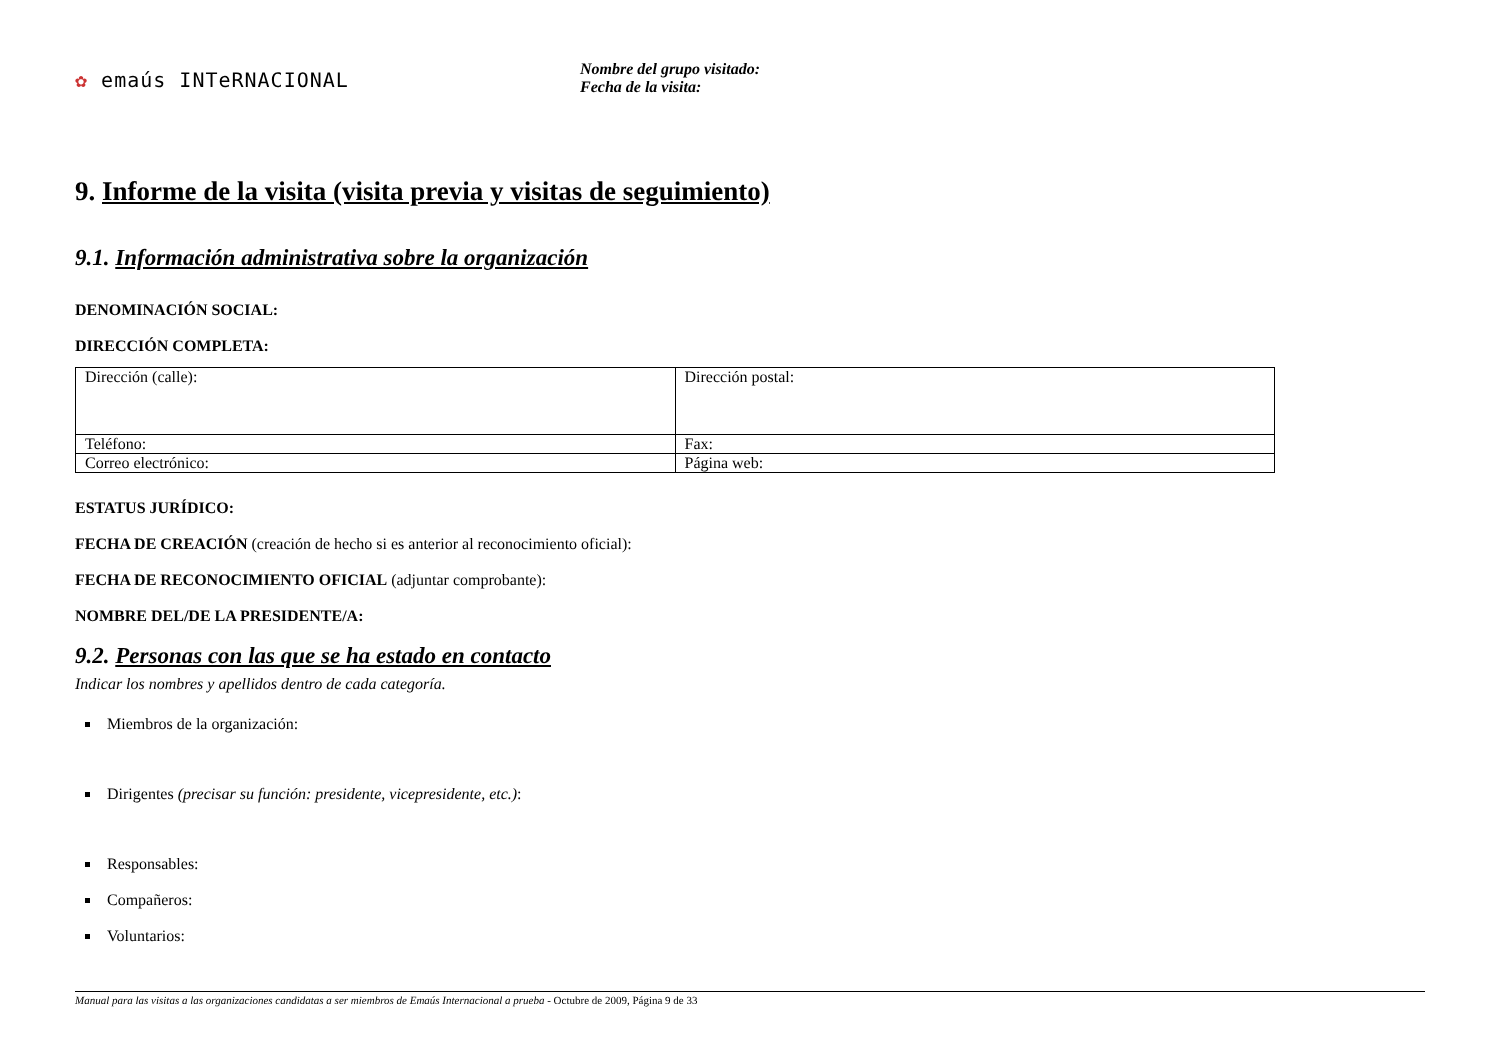✿ emaús INTeRNACIONAL
Nombre del grupo visitado:
Fecha de la visita:
9. Informe de la visita (visita previa y visitas de seguimiento)
9.1. Información administrativa sobre la organización
DENOMINACIÓN SOCIAL:
DIRECCIÓN COMPLETA:
| Dirección (calle): | Dirección postal: |
| Teléfono: | Fax: |
| Correo electrónico: | Página web: |
ESTATUS JURÍDICO:
FECHA DE CREACIÓN (creación de hecho si es anterior al reconocimiento oficial):
FECHA DE RECONOCIMIENTO OFICIAL (adjuntar comprobante):
NOMBRE DEL/DE LA PRESIDENTE/A:
9.2. Personas con las que se ha estado en contacto
Indicar los nombres y apellidos dentro de cada categoría.
Miembros de la organización:
Dirigentes (precisar su función: presidente, vicepresidente, etc.):
Responsables:
Compañeros:
Voluntarios:
Manual para las visitas a las organizaciones candidatas a ser miembros de Emaús Internacional a prueba - Octubre de 2009, Página 9 de 33